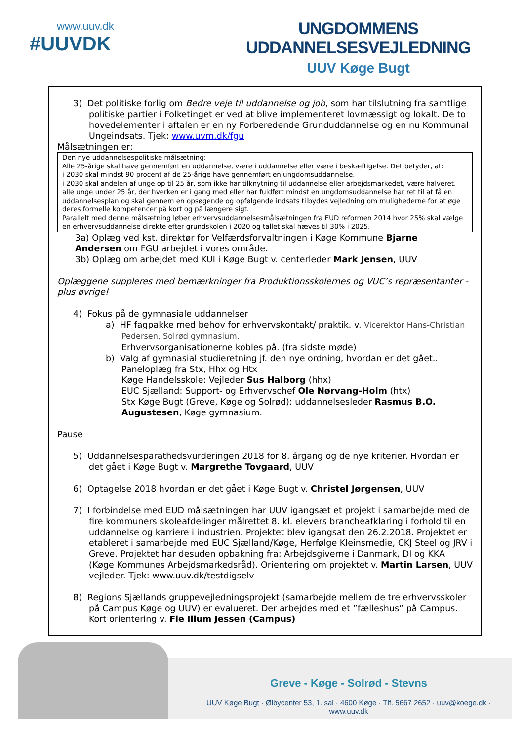www.uuv.dk
#UUVDK
UNGDOMMENS UDDANNELSESVEJLEDNING
UUV Køge Bugt
3) Det politiske forlig om Bedre veje til uddannelse og job, som har tilslutning fra samtlige politiske partier i Folketinget er ved at blive implementeret lovmæssigt og lokalt. De to hovedelementer i aftalen er en ny Forberedende Grunduddannelse og en nu Kommunal Ungeindsats. Tjek: www.uvm.dk/fgu
Målsætningen er:
Den nye uddannelsespolitiske målsætning:
Alle 25-årige skal have gennemført en uddannelse, være i uddannelse eller være i beskæftigelse. Det betyder, at:
i 2030 skal mindst 90 procent af de 25-årige have gennemført en ungdomsuddannelse.
i 2030 skal andelen af unge op til 25 år, som ikke har tilknytning til uddannelse eller arbejdsmarkedet, være halveret.
alle unge under 25 år, der hverken er i gang med eller har fuldført mindst en ungdomsuddannelse har ret til at få en uddannelsesplan og skal gennem en opsøgende og opfølgende indsats tilbydes vejledning om mulighederne for at øge deres formelle kompetencer på kort og på længere sigt.
Parallelt med denne målsætning løber erhvervsuddannelsesmålsætningen fra EUD reformen 2014 hvor 25% skal vælge en erhvervsuddannelse direkte efter grundskolen i 2020 og tallet skal hæves til 30% i 2025.
3a) Oplæg ved kst. direktør for Velfærdsforvaltningen i Køge Kommune Bjarne
Andersen om FGU arbejdet i vores område.
3b) Oplæg om arbejdet med KUI i Køge Bugt v. centerleder Mark Jensen, UUV
Oplæggene suppleres med bemærkninger fra Produktionsskolernes og VUC’s repræsentanter - plus øvrige!
4) Fokus på de gymnasiale uddannelser
a) HF fagpakke med behov for erhvervskontakt/ praktik. v. Vicerektor Hans-Christian Pedersen, Solrød gymnasium.
Erhvervsorganisationerne kobles på. (fra sidste møde)
b) Valg af gymnasial studieretning jf. den nye ordning, hvordan er det gået..
Paneloplæg fra Stx, Hhx og Htx
Køge Handelsskole: Vejleder Sus Halborg (hhx)
EUC Sjælland: Support- og Erhvervschef Ole Nørvang-Holm (htx)
Stx Køge Bugt (Greve, Køge og Solrød): uddannelsesleder Rasmus B.O. Augustesen, Køge gymnasium.
Pause
5) Uddannelsesparathedsvurderingen 2018 for 8. årgang og de nye kriterier. Hvordan er det gået i Køge Bugt v. Margrethe Tovgaard, UUV
6) Optagelse 2018 hvordan er det gået i Køge Bugt v. Christel Jørgensen, UUV
7) I forbindelse med EUD målsætningen har UUV igangsæt et projekt i samarbejde med de fire kommuners skoleafdelinger målrettet 8. kl. elevers brancheafklaring i forhold til en uddannelse og karriere i industrien. Projektet blev igangsat den 26.2.2018. Projektet er etableret i samarbejde med EUC Sjælland/Køge, Herfølge Kleinsmedie, CKJ Steel og JRV i Greve. Projektet har desuden opbakning fra: Arbejdsgiverne i Danmark, DI og KKA (Køge Kommunes Arbejdsmarkedsråd). Orientering om projektet v. Martin Larsen, UUV vejleder. Tjek: www.uuv.dk/testdigselv
8) Regions Sjællands gruppevejledningsprojekt (samarbejde mellem de tre erhvervsskoler på Campus Køge og UUV) er evalueret. Der arbejdes med et ”fælleshus” på Campus. Kort orientering v. Fie Illum Jessen (Campus)
Greve - Køge - Solrød - Stevns
UUV Køge Bugt · Ølbycenter 53, 1. sal · 4600 Køge · Tlf. 5667 2652 · uuv@koege.dk · www.uuv.dk